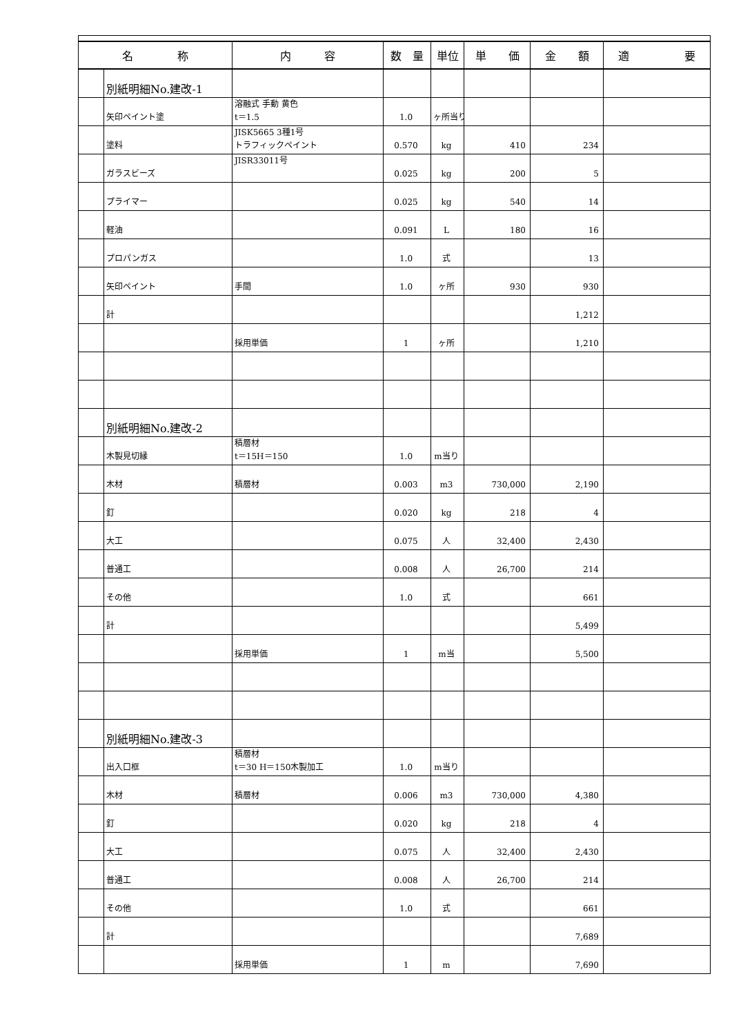| 名 称 | | 内 容 | 数 量 | 単位 | 単 価 | 金 額 | 適 要 |
| --- | --- | --- | --- | --- | --- | --- | --- |
| | 別紙明細No.建改-1 | | | | | | |
| | 矢印ペイント塗 | 溶融式 手動 黄色 t＝1.5 | 1.0 | ヶ所当り | | | |
| | 塗料 | JISK5665 3種1号 トラフィックペイント | 0.570 | kg | 410 | 234 | |
| | ガラスビーズ | JISR33011号 | 0.025 | kg | 200 | 5 | |
| | プライマー | | 0.025 | kg | 540 | 14 | |
| | 軽油 | | 0.091 | L | 180 | 16 | |
| | プロパンガス | | 1.0 | 式 | | 13 | |
| | 矢印ペイント | 手間 | 1.0 | ヶ所 | 930 | 930 | |
| | 計 | | | | | 1,212 | |
| | | 採用単価 | 1 | ヶ所 | | 1,210 | |
| | 別紙明細No.建改-2 | | | | | | |
| | 木製見切縁 | 積層材 t＝15H＝150 | 1.0 | m当り | | | |
| | 木材 | 積層材 | 0.003 | m3 | 730,000 | 2,190 | |
| | 釘 | | 0.020 | kg | 218 | 4 | |
| | 大工 | | 0.075 | 人 | 32,400 | 2,430 | |
| | 普通工 | | 0.008 | 人 | 26,700 | 214 | |
| | その他 | | 1.0 | 式 | | 661 | |
| | 計 | | | | | 5,499 | |
| | | 採用単価 | 1 | m当 | | 5,500 | |
| | 別紙明細No.建改-3 | | | | | | |
| | 出入口框 | 積層材 t＝30 H＝150木製加工 | 1.0 | m当り | | | |
| | 木材 | 積層材 | 0.006 | m3 | 730,000 | 4,380 | |
| | 釘 | | 0.020 | kg | 218 | 4 | |
| | 大工 | | 0.075 | 人 | 32,400 | 2,430 | |
| | 普通工 | | 0.008 | 人 | 26,700 | 214 | |
| | その他 | | 1.0 | 式 | | 661 | |
| | 計 | | | | | 7,689 | |
| | | 採用単価 | 1 | m | | 7,690 | |